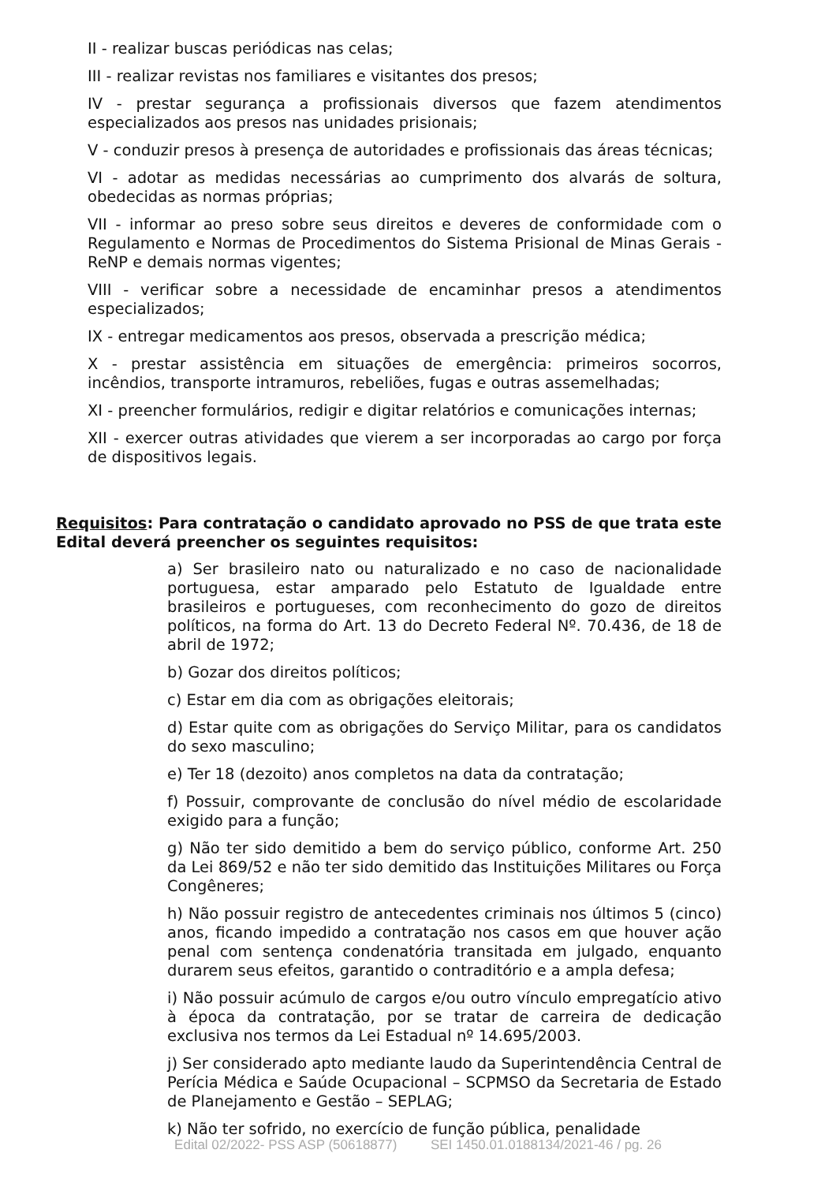II - realizar buscas periódicas nas celas;
III - realizar revistas nos familiares e visitantes dos presos;
IV - prestar segurança a profissionais diversos que fazem atendimentos especializados aos presos nas unidades prisionais;
V - conduzir presos à presença de autoridades e profissionais das áreas técnicas;
VI - adotar as medidas necessárias ao cumprimento dos alvarás de soltura, obedecidas as normas próprias;
VII - informar ao preso sobre seus direitos e deveres de conformidade com o Regulamento e Normas de Procedimentos do Sistema Prisional de Minas Gerais - ReNP e demais normas vigentes;
VIII - verificar sobre a necessidade de encaminhar presos a atendimentos especializados;
IX - entregar medicamentos aos presos, observada a prescrição médica;
X - prestar assistência em situações de emergência: primeiros socorros, incêndios, transporte intramuros, rebeliões, fugas e outras assemelhadas;
XI - preencher formulários, redigir e digitar relatórios e comunicações internas;
XII - exercer outras atividades que vierem a ser incorporadas ao cargo por força de dispositivos legais.
Requisitos: Para contratação o candidato aprovado no PSS de que trata este Edital deverá preencher os seguintes requisitos:
a) Ser brasileiro nato ou naturalizado e no caso de nacionalidade portuguesa, estar amparado pelo Estatuto de Igualdade entre brasileiros e portugueses, com reconhecimento do gozo de direitos políticos, na forma do Art. 13 do Decreto Federal Nº. 70.436, de 18 de abril de 1972;
b) Gozar dos direitos políticos;
c) Estar em dia com as obrigações eleitorais;
d) Estar quite com as obrigações do Serviço Militar, para os candidatos do sexo masculino;
e) Ter 18 (dezoito) anos completos na data da contratação;
f) Possuir, comprovante de conclusão do nível médio de escolaridade exigido para a função;
g) Não ter sido demitido a bem do serviço público, conforme Art. 250 da Lei 869/52 e não ter sido demitido das Instituições Militares ou Força Congêneres;
h) Não possuir registro de antecedentes criminais nos últimos 5 (cinco) anos, ficando impedido a contratação nos casos em que houver ação penal com sentença condenatória transitada em julgado, enquanto durarem seus efeitos, garantido o contraditório e a ampla defesa;
i) Não possuir acúmulo de cargos e/ou outro vínculo empregatício ativo à época da contratação, por se tratar de carreira de dedicação exclusiva nos termos da Lei Estadual nº 14.695/2003.
j) Ser considerado apto mediante laudo da Superintendência Central de Perícia Médica e Saúde Ocupacional – SCPMSO da Secretaria de Estado de Planejamento e Gestão – SEPLAG;
k) Não ter sofrido, no exercício de função pública, penalidade
Edital 02/2022- PSS ASP (50618877) SEI 1450.01.0188134/2021-46 / pg. 26